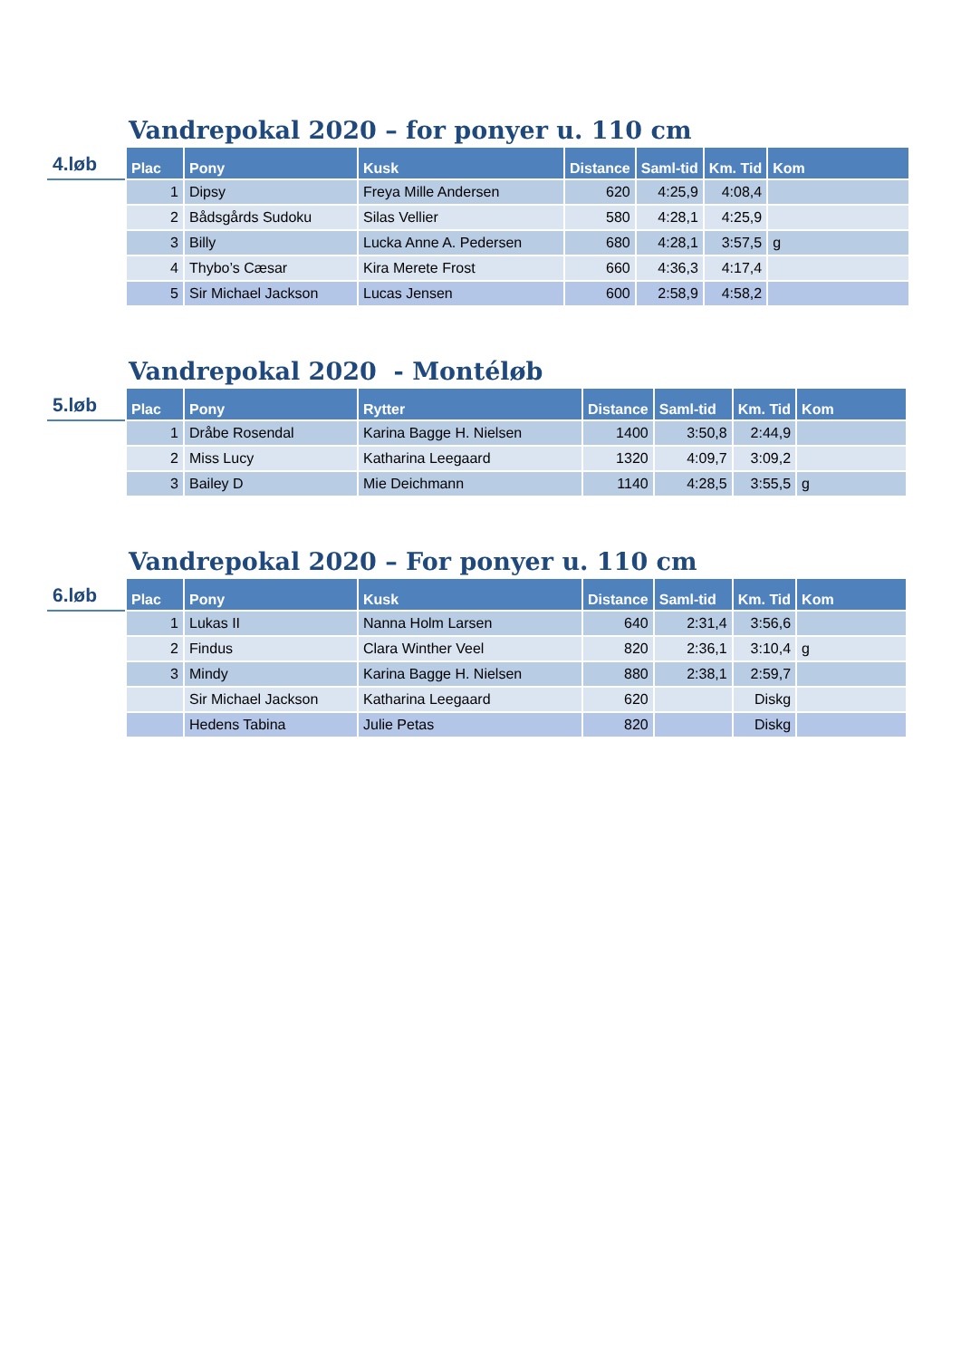Vandrepokal 2020 – for ponyer u. 110 cm
4.løb
| Plac | Pony | Kusk | Distance | Saml-tid | Km. Tid | Kom |
| --- | --- | --- | --- | --- | --- | --- |
| 1 | Dipsy | Freya Mille Andersen | 620 | 4:25,9 | 4:08,4 | |
| 2 | Bådsgårds Sudoku | Silas Vellier | 580 | 4:28,1 | 4:25,9 | |
| 3 | Billy | Lucka Anne A. Pedersen | 680 | 4:28,1 | 3:57,5 | g |
| 4 | Thybo’s Cæsar | Kira Merete Frost | 660 | 4:36,3 | 4:17,4 | |
| 5 | Sir Michael Jackson | Lucas Jensen | 600 | 2:58,9 | 4:58,2 | |
Vandrepokal 2020 - Montéløb
5.løb
| Plac | Pony | Rytter | Distance | Saml-tid | Km. Tid | Kom |
| --- | --- | --- | --- | --- | --- | --- |
| 1 | Dråbe Rosendal | Karina Bagge H. Nielsen | 1400 | 3:50,8 | 2:44,9 | |
| 2 | Miss Lucy | Katharina Leegaard | 1320 | 4:09,7 | 3:09,2 | |
| 3 | Bailey D | Mie Deichmann | 1140 | 4:28,5 | 3:55,5 | g |
Vandrepokal 2020 – For ponyer u. 110 cm
6.løb
| Plac | Pony | Kusk | Distance | Saml-tid | Km. Tid | Kom |
| --- | --- | --- | --- | --- | --- | --- |
| 1 | Lukas II | Nanna Holm Larsen | 640 | 2:31,4 | 3:56,6 | |
| 2 | Findus | Clara Winther Veel | 820 | 2:36,1 | 3:10,4 | g |
| 3 | Mindy | Karina Bagge H. Nielsen | 880 | 2:38,1 | 2:59,7 | |
| | Sir Michael Jackson | Katharina Leegaard | 620 | | Diskg | |
| | Hedens Tabina | Julie Petas | 820 | | Diskg | |